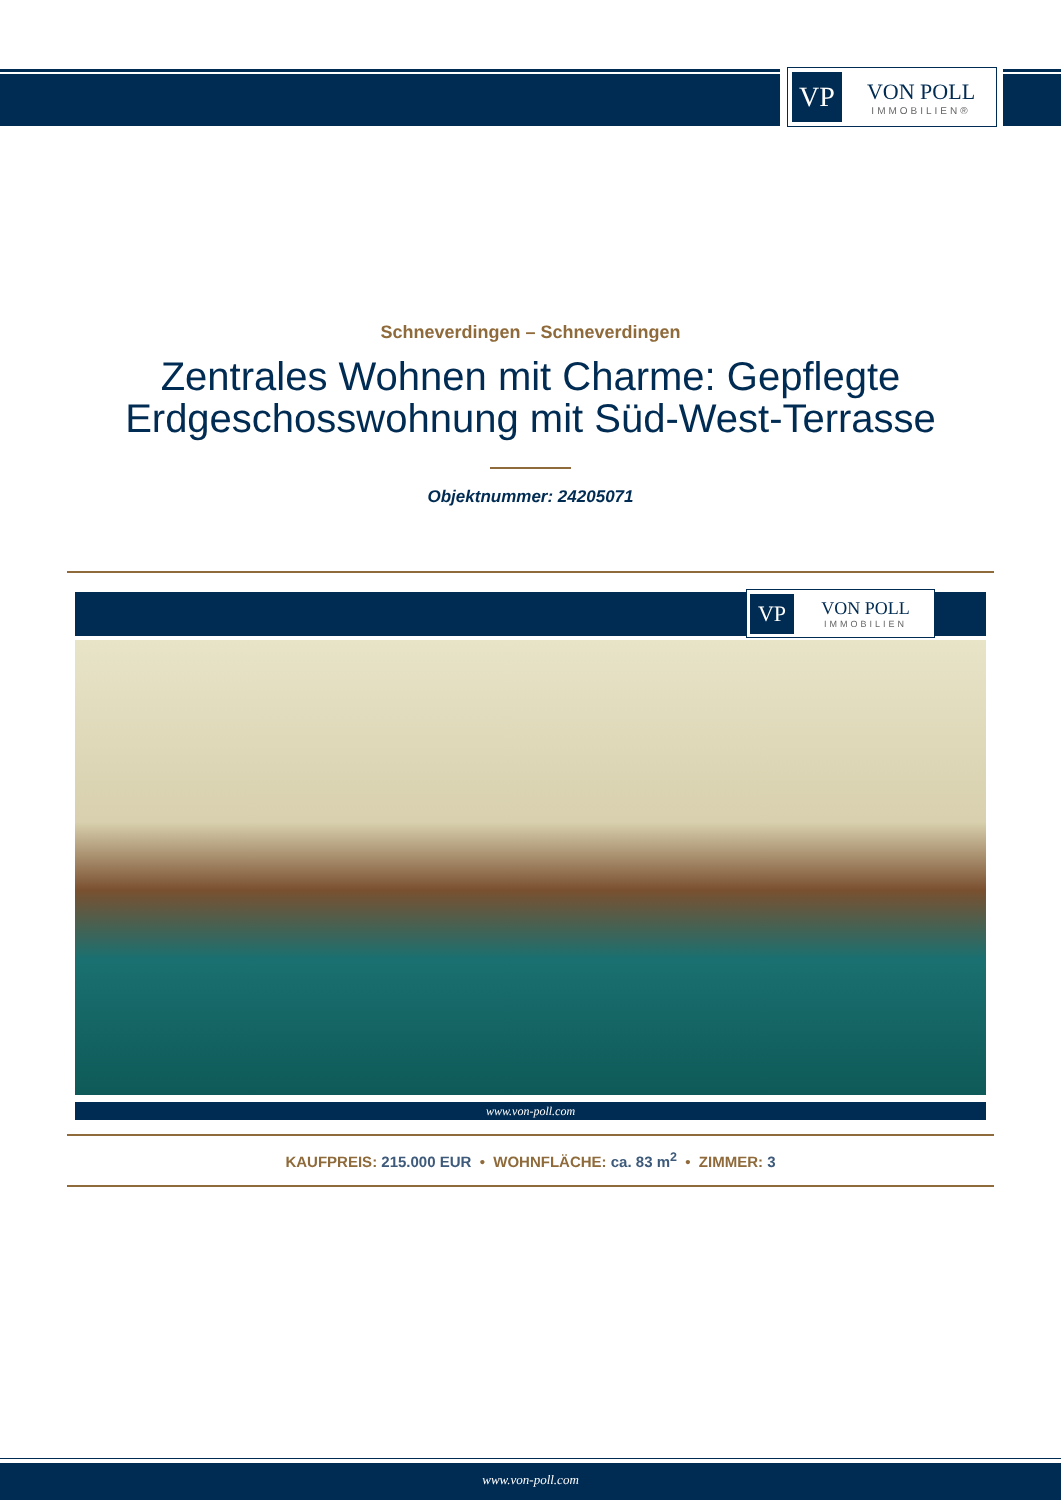VP
VON POLL
IMMOBILIEN®
Schneverdingen – Schneverdingen
Zentrales Wohnen mit Charme: Gepflegte
Erdgeschosswohnung mit Süd-West-Terrasse
Objektnummer: 24205071
VP
VON POLL
IMMOBILIEN
www.von-poll.com
KAUFPREIS: 215.000 EUR • WOHNFLÄCHE: ca. 83 m<sup>2</sup> • ZIMMER: 3
www.von-poll.com